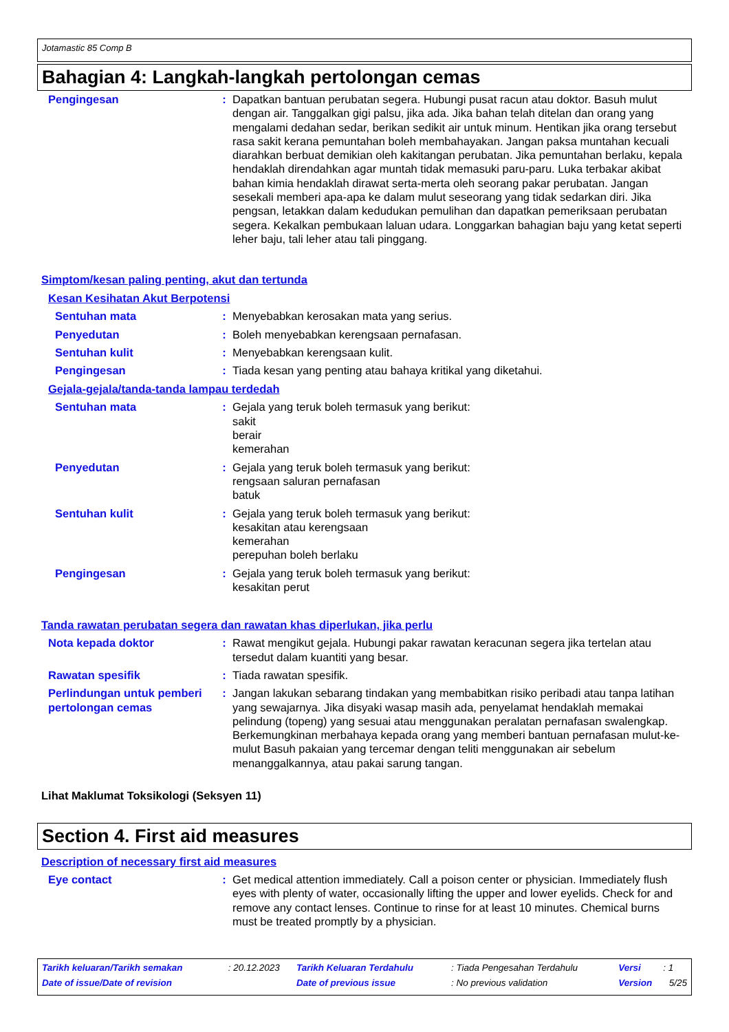Jotamastic 85 Comp B
Bahagian 4: Langkah-langkah pertolongan cemas
Pengingesan : Dapatkan bantuan perubatan segera. Hubungi pusat racun atau doktor. Basuh mulut dengan air. Tanggalkan gigi palsu, jika ada. Jika bahan telah ditelan dan orang yang mengalami dedahan sedar, berikan sedikit air untuk minum. Hentikan jika orang tersebut rasa sakit kerana pemuntahan boleh membahayakan. Jangan paksa muntahan kecuali diarahkan berbuat demikian oleh kakitangan perubatan. Jika pemuntahan berlaku, kepala hendaklah direndahkan agar muntah tidak memasuki paru-paru. Luka terbakar akibat bahan kimia hendaklah dirawat serta-merta oleh seorang pakar perubatan. Jangan sesekali memberi apa-apa ke dalam mulut seseorang yang tidak sedarkan diri. Jika pengsan, letakkan dalam kedudukan pemulihan dan dapatkan pemeriksaan perubatan segera. Kekalkan pembukaan laluan udara. Longgarkan bahagian baju yang ketat seperti leher baju, tali leher atau tali pinggang.
Simptom/kesan paling penting, akut dan tertunda
Kesan Kesihatan Akut Berpotensi
Sentuhan mata : Menyebabkan kerosakan mata yang serius.
Penyedutan : Boleh menyebabkan kerengsaan pernafasan.
Sentuhan kulit : Menyebabkan kerengsaan kulit.
Pengingesan : Tiada kesan yang penting atau bahaya kritikal yang diketahui.
Gejala-gejala/tanda-tanda lampau terdedah
Sentuhan mata : Gejala yang teruk boleh termasuk yang berikut:
sakit
berair
kemerahan
Penyedutan : Gejala yang teruk boleh termasuk yang berikut:
rengsaan saluran pernafasan
batuk
Sentuhan kulit : Gejala yang teruk boleh termasuk yang berikut:
kesakitan atau kerengsaan
kemerahan
perepuhan boleh berlaku
Pengingesan : Gejala yang teruk boleh termasuk yang berikut:
kesakitan perut
Tanda rawatan perubatan segera dan rawatan khas diperlukan, jika perlu
Nota kepada doktor : Rawat mengikut gejala. Hubungi pakar rawatan keracunan segera jika tertelan atau tersedut dalam kuantiti yang besar.
Rawatan spesifik : Tiada rawatan spesifik.
Perlindungan untuk pemberi pertolongan cemas
: Jangan lakukan sebarang tindakan yang membabitkan risiko peribadi atau tanpa latihan yang sewajarnya. Jika disyaki wasap masih ada, penyelamat hendaklah memakai pelindung (topeng) yang sesuai atau menggunakan peralatan pernafasan swalengkap. Berkemungkinan merbahaya kepada orang yang memberi bantuan pernafasan mulut-ke-mulut Basuh pakaian yang tercemar dengan teliti menggunakan air sebelum menanggalkannya, atau pakai sarung tangan.
Lihat Maklumat Toksikologi (Seksyen 11)
Section 4. First aid measures
Description of necessary first aid measures
Eye contact : Get medical attention immediately. Call a poison center or physician. Immediately flush eyes with plenty of water, occasionally lifting the upper and lower eyelids. Check for and remove any contact lenses. Continue to rinse for at least 10 minutes. Chemical burns must be treated promptly by a physician.
| Tarikh keluaran/Tarikh semakan | : 20.12.2023 | Tarikh Keluaran Terdahulu | : Tiada Pengesahan Terdahulu | Versi | : 1 |
| Date of issue/Date of revision | | Date of previous issue | : No previous validation | Version | 5/25 |